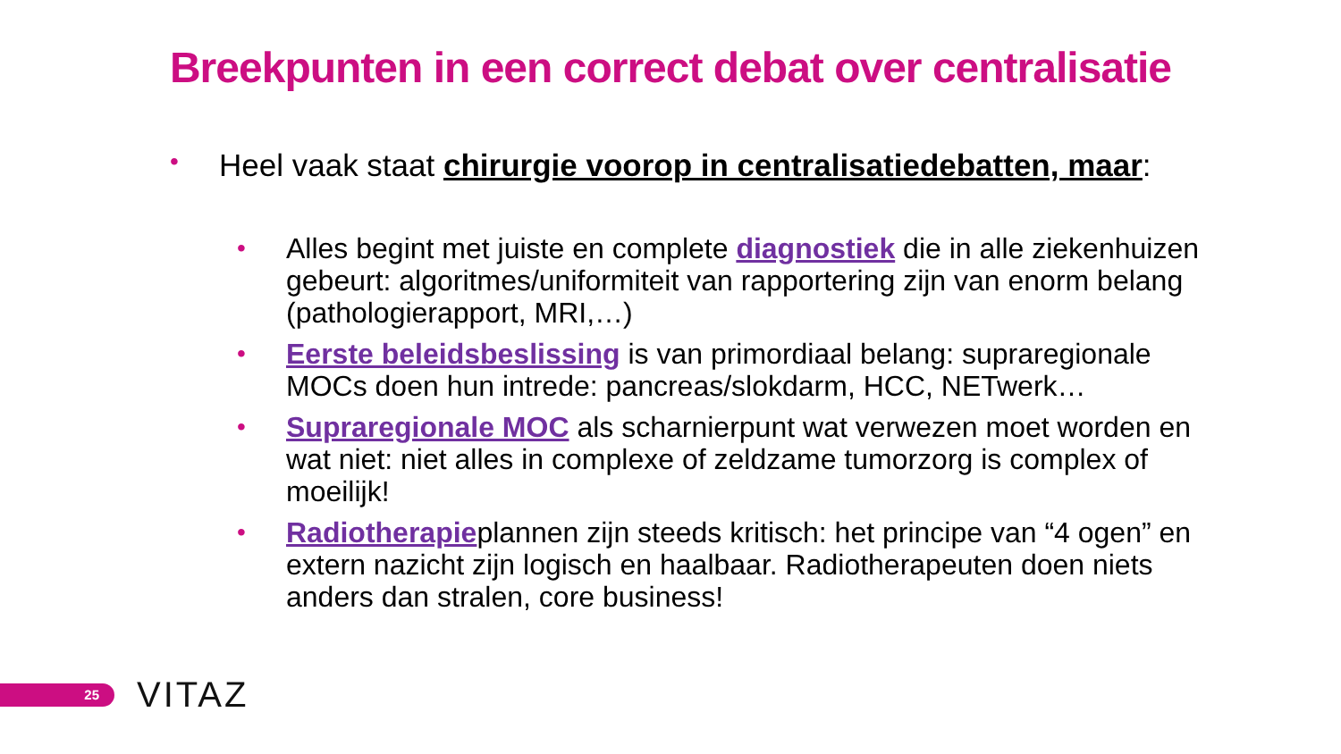Breekpunten in een correct debat over centralisatie
• Heel vaak staat chirurgie voorop in centralisatiedebatten, maar:
• Alles begint met juiste en complete diagnostiek die in alle ziekenhuizen gebeurt: algoritmes/uniformiteit van rapportering zijn van enorm belang (pathologierapport, MRI,…)
• Eerste beleidsbeslissing is van primordiaal belang: supraregionale MOCs doen hun intrede: pancreas/slokdarm, HCC, NETwerk…
• Supraregionale MOC als scharnierpunt wat verwezen moet worden en wat niet: niet alles in complexe of zeldzame tumorzorg is complex of moeilijk!
• Radiotherapieplannen zijn steeds kritisch: het principe van “4 ogen” en extern nazicht zijn logisch en haalbaar. Radiotherapeuten doen niets anders dan stralen, core business!
25
VITAZ